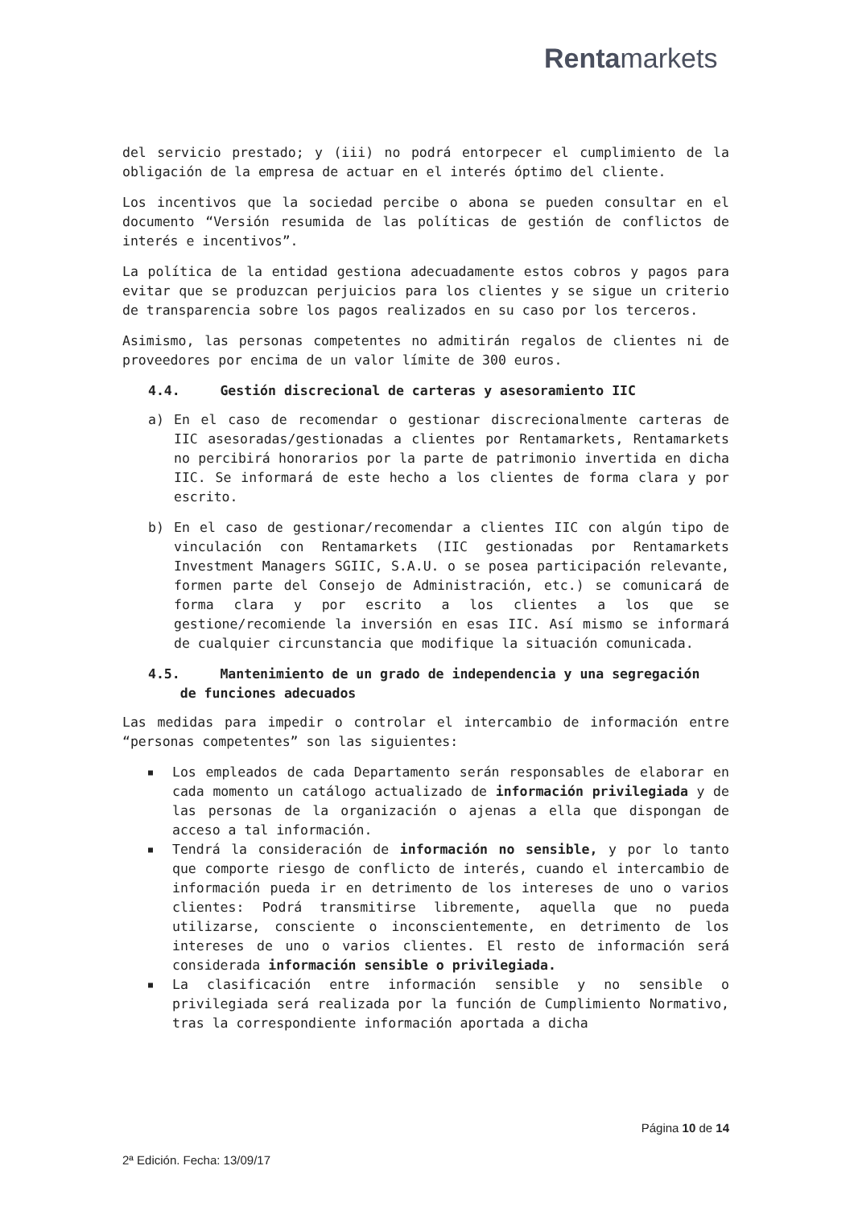Rentamarkets
del servicio prestado; y (iii) no podrá entorpecer el cumplimiento de la obligación de la empresa de actuar en el interés óptimo del cliente.
Los incentivos que la sociedad percibe o abona se pueden consultar en el documento “Versión resumida de las políticas de gestión de conflictos de interés e incentivos”.
La política de la entidad gestiona adecuadamente estos cobros y pagos para evitar que se produzcan perjuicios para los clientes y se sigue un criterio de transparencia sobre los pagos realizados en su caso por los terceros.
Asimismo, las personas competentes no admitirán regalos de clientes ni de proveedores por encima de un valor límite de 300 euros.
4.4. Gestión discrecional de carteras y asesoramiento IIC
a) En el caso de recomendar o gestionar discrecionalmente carteras de IIC asesoradas/gestionadas a clientes por Rentamarkets, Rentamarkets no percibirá honorarios por la parte de patrimonio invertida en dicha IIC. Se informará de este hecho a los clientes de forma clara y por escrito.
b) En el caso de gestionar/recomendar a clientes IIC con algún tipo de vinculación con Rentamarkets (IIC gestionadas por Rentamarkets Investment Managers SGIIC, S.A.U. o se posea participación relevante, formen parte del Consejo de Administración, etc.) se comunicará de forma clara y por escrito a los clientes a los que se gestione/recomiende la inversión en esas IIC. Así mismo se informará de cualquier circunstancia que modifique la situación comunicada.
4.5. Mantenimiento de un grado de independencia y una segregación
de funciones adecuados
Las medidas para impedir o controlar el intercambio de información entre “personas competentes” son las siguientes:
■ Los empleados de cada Departamento serán responsables de elaborar en cada momento un catálogo actualizado de información privilegiada y de las personas de la organización o ajenas a ella que dispongan de acceso a tal información.
■ Tendrá la consideración de información no sensible, y por lo tanto que comporte riesgo de conflicto de interés, cuando el intercambio de información pueda ir en detrimento de los intereses de uno o varios clientes: Podrá transmitirse libremente, aquella que no pueda utilizarse, consciente o inconscientemente, en detrimento de los intereses de uno o varios clientes. El resto de información será considerada información sensible o privilegiada.
■ La clasificación entre información sensible y no sensible o privilegiada será realizada por la función de Cumplimiento Normativo, tras la correspondiente información aportada a dicha
Página 10 de 14
2ª Edición. Fecha: 13/09/17